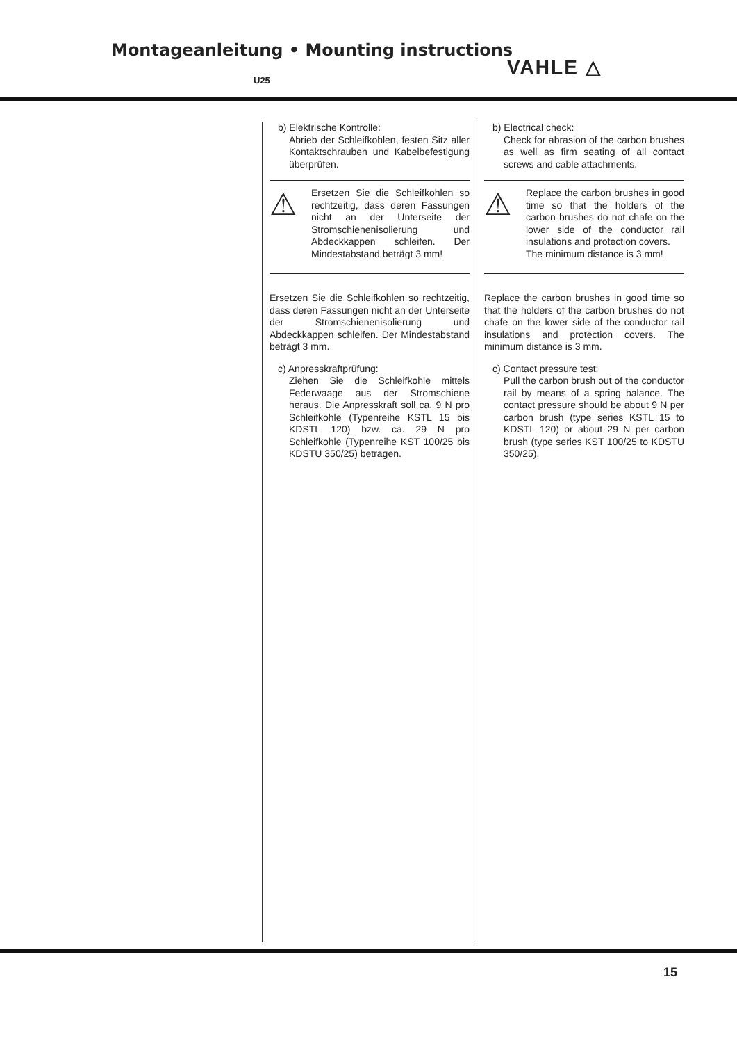Montageanleitung • Mounting instructions
U25
VAHLE △
b) Elektrische Kontrolle:
Abrieb der Schleifkohlen, festen Sitz aller Kontaktschrauben und Kabel­befestigung überprüfen.
⚠
Ersetzen Sie die Schleifkohlen so rechtzeitig, dass deren Fas­sungen nicht an der Unterseite der Stromschienenisolierung und Abdeckkappen schleifen. Der Mindestabstand beträgt 3 mm!
Ersetzen Sie die Schleifkohlen so recht­zeitig, dass deren Fassungen nicht an der Unterseite der Stromschienenisolie­rung und Abdeckkappen schleifen. Der Mindestabstand beträgt 3 mm.
c) Anpresskraftprüfung:
Ziehen Sie die Schleifkohle mittels Federwaage aus der Stromschiene heraus. Die Anpresskraft soll ca. 9 N pro Schleifkohle (Typenreihe KSTL 15 bis KDSTL 120) bzw. ca. 29 N pro Schleifkohle (Typenreihe KST 100/25 bis KDSTU 350/25) betragen.
b) Electrical check:
Check for abrasion of the carbon brushes as well as firm seating of all contact screws and cable attachments.
⚠
Replace the carbon brushes in good time so that the holders of the carbon brushes do not chafe on the lower side of the conductor rail insulations and protection covers.
The minimum distance is 3 mm!
Replace the carbon brushes in good time so that the holders of the carbon brushes do not chafe on the lower side of the con­ductor rail insulations and protection cov­ers. The minimum distance is 3 mm.
c) Contact pressure test:
Pull the carbon brush out of the con­ductor rail by means of a spring bal­ance. The contact pressure should be about 9 N per carbon brush (type series KSTL 15 to KDSTL 120) or about 29 N per carbon brush (type series KST 100/25 to KDSTU 350/25).
15